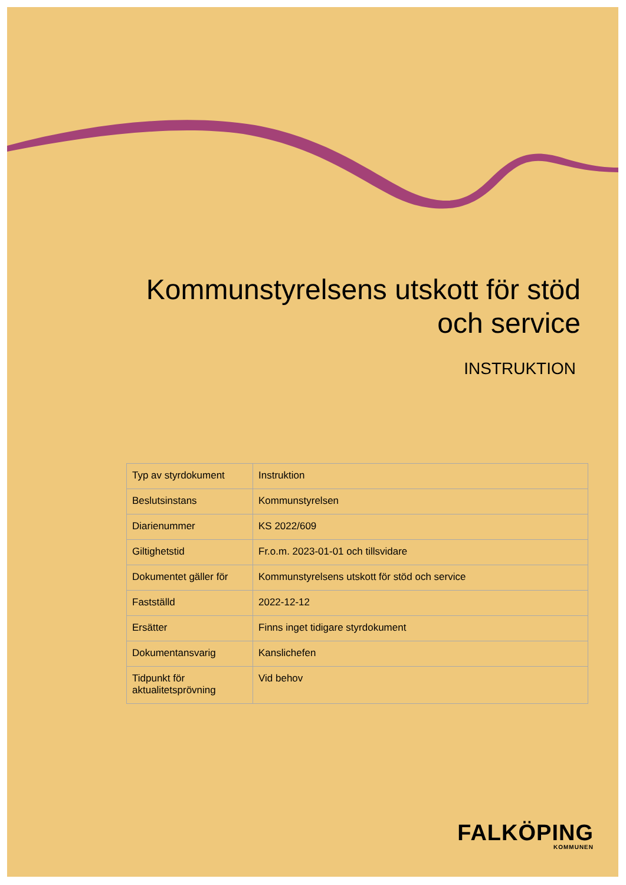Kommunstyrelsens utskott för stöd och service
INSTRUKTION
| Typ av styrdokument | Instruktion |
| Beslutsinstans | Kommunstyrelsen |
| Diarienummer | KS 2022/609 |
| Giltighetstid | Fr.o.m. 2023-01-01 och tillsvidare |
| Dokumentet gäller för | Kommunstyrelsens utskott för stöd och service |
| Fastställd | 2022-12-12 |
| Ersätter | Finns inget tidigare styrdokument |
| Dokumentansvarig | Kanslichefen |
| Tidpunkt för aktualitetsprövning | Vid behov |
FALKÖPING
KOMMUNEN